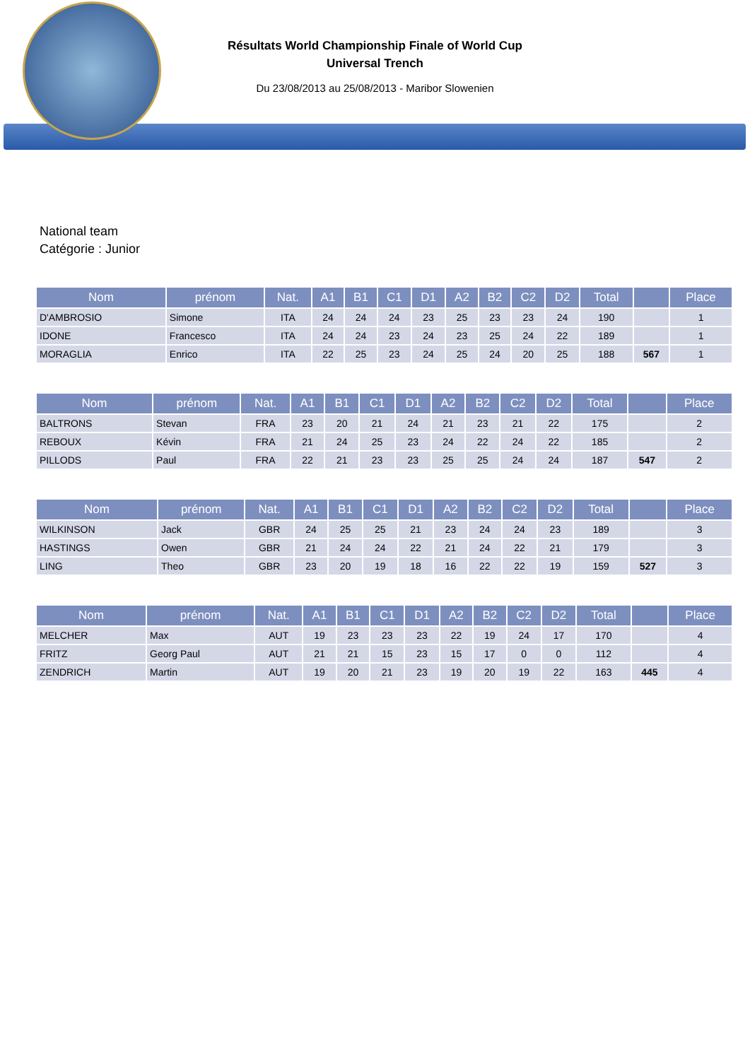Résultats World Championship Finale of World Cup
Universal Trench
Du 23/08/2013 au 25/08/2013 - Maribor Slowenien
National team
Catégorie : Junior
| Nom | prénom | Nat. | A1 | B1 | C1 | D1 | A2 | B2 | C2 | D2 | Total | | Place |
| --- | --- | --- | --- | --- | --- | --- | --- | --- | --- | --- | --- | --- | --- |
| D'AMBROSIO | Simone | ITA | 24 | 24 | 24 | 23 | 25 | 23 | 23 | 24 | 190 | | 1 |
| IDONE | Francesco | ITA | 24 | 24 | 23 | 24 | 23 | 25 | 24 | 22 | 189 | | 1 |
| MORAGLIA | Enrico | ITA | 22 | 25 | 23 | 24 | 25 | 24 | 20 | 25 | 188 | 567 | 1 |
| Nom | prénom | Nat. | A1 | B1 | C1 | D1 | A2 | B2 | C2 | D2 | Total | | Place |
| --- | --- | --- | --- | --- | --- | --- | --- | --- | --- | --- | --- | --- | --- |
| BALTRONS | Stevan | FRA | 23 | 20 | 21 | 24 | 21 | 23 | 21 | 22 | 175 | | 2 |
| REBOUX | Kévin | FRA | 21 | 24 | 25 | 23 | 24 | 22 | 24 | 22 | 185 | | 2 |
| PILLODS | Paul | FRA | 22 | 21 | 23 | 23 | 25 | 25 | 24 | 24 | 187 | 547 | 2 |
| Nom | prénom | Nat. | A1 | B1 | C1 | D1 | A2 | B2 | C2 | D2 | Total | | Place |
| --- | --- | --- | --- | --- | --- | --- | --- | --- | --- | --- | --- | --- | --- |
| WILKINSON | Jack | GBR | 24 | 25 | 25 | 21 | 23 | 24 | 24 | 23 | 189 | | 3 |
| HASTINGS | Owen | GBR | 21 | 24 | 24 | 22 | 21 | 24 | 22 | 21 | 179 | | 3 |
| LING | Theo | GBR | 23 | 20 | 19 | 18 | 16 | 22 | 22 | 19 | 159 | 527 | 3 |
| Nom | prénom | Nat. | A1 | B1 | C1 | D1 | A2 | B2 | C2 | D2 | Total | | Place |
| --- | --- | --- | --- | --- | --- | --- | --- | --- | --- | --- | --- | --- | --- |
| MELCHER | Max | AUT | 19 | 23 | 23 | 23 | 22 | 19 | 24 | 17 | 170 | | 4 |
| FRITZ | Georg Paul | AUT | 21 | 21 | 15 | 23 | 15 | 17 | 0 | 0 | 112 | | 4 |
| ZENDRICH | Martin | AUT | 19 | 20 | 21 | 23 | 19 | 20 | 19 | 22 | 163 | 445 | 4 |